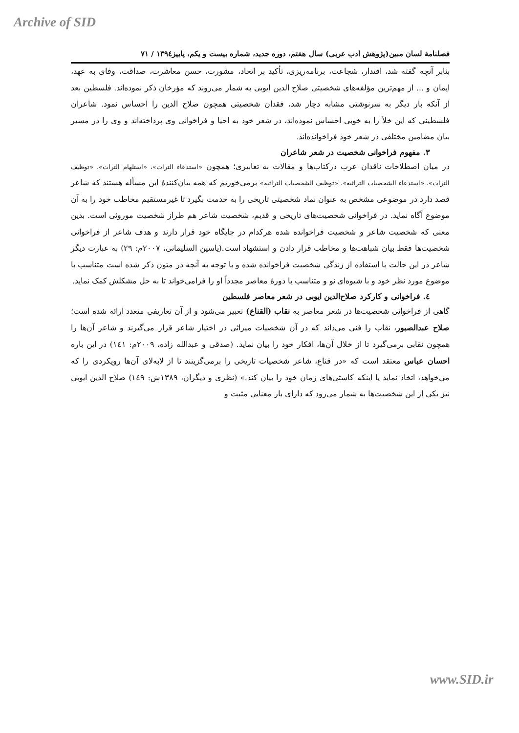Archive of SID
فصلنامۀ لسان مبین(پژوهش ادب عربی) سال هفتم، دوره جدید، شماره بیست و یکم، پاییز۱۳۹٤ / ۷۱
بنابر آنچه گفته شد، اقتدار، شجاعت، برنامه‌ریزی، تأکید بر اتحاد، مشورت، حسن معاشرت، صداقت، وفای به عهد، ایمان و ... از مهم‌ترین مؤلفه‌های شخصیتی صلاح الدین ایوبی به شمار می‌روند که مؤرخان ذکر نموده‌اند. فلسطین بعد از آنکه بار دیگر به سرنوشتی مشابه دچار شد، فقدان شخصیتی همچون صلاح الدین را احساس نمود. شاعران فلسطینی که این خلأ را به خوبی احساس نموده‌اند، در شعر خود به احیا و فراخوانی وی پرداخته‌اند و وی را در مسیر بیان مضامین مختلفی در شعر خود فراخوانده‌اند.
۳. مفهوم فراخوانی شخصیت در شعر شاعران
در میان اصطلاحات ناقدان عرب درکتاب‌ها و مقالات به تعابیری؛ همچون «استدعاء التراث»، «استلهام التراث»، «توظیف التراث»، «استدعاء الشخصیات التراثیة»، «توظیف الشخصیات التراثیة» برمی‌خوریم که همه بیان‌کنندۀ این مسأله هستند که شاعر قصد دارد در موضوعی مشخص به عنوان نماد شخصیتی تاریخی را به خدمت بگیرد تا غیرمستقیم مخاطب خود را به آن موضوع آگاه نماید. در فراخوانی شخصیت‌های تاریخی و قدیم، شخصیت شاعر هم طراز شخصیت موروثی است. بدین معنی که شخصیت شاعر و شخصیت فراخوانده شده هرکدام در جایگاه خود قرار دارند و هدف شاعر از فراخوانی شخصیت‌ها فقط بیان شباهت‌ها و مخاطب قرار دادن و استشهاد است.(یاسین السلیمانی، ۲۰۰۷م: ۲۹) به عبارت دیگر شاعر در این حالت با استفاده از زندگی شخصیت فراخوانده شده و با توجه به آنچه در متون ذکر شده است متناسب با موضوع مورد نظر خود و با شیوه‌ای نو و متناسب با دورۀ معاصر مجدداً او را فرامی‌خواند تا به حل مشکلش کمک نماید.
٤. فراخوانی و کارکرد صلاح‌الدین ایوبی در شعر معاصر فلسطین
گاهی از فراخوانی شخصیت‌ها در شعر معاصر به نقاب (القناع) تعبیر می‌شود و از آن تعاریفی متعدد ارائه شده است؛ صلاح عبدالصبور، نقاب را فنی می‌داند که در آن شخصیات میراثی در اختیار شاعر قرار می‌گیرند و شاعر آن‌ها را همچون نقابی برمی‌گیرد تا از خلال آن‌ها، افکار خود را بیان نماید. (صدقی و عبدالله زاده، ۲۰۰۹م: ۱٤۱) در این باره احسان عباس معتقد است که «در قناع، شاعر شخصیات تاریخی را برمی‌گزینند تا از لابه‌لای آن‌ها رویکردی را که می‌خواهد، اتخاذ نماید یا اینکه کاستی‌های زمان خود را بیان کند.» (نظری و دیگران، ۱۳۸۹ش: ۱٤۹) صلاح الدین ایوبی نیز یکی از این شخصیت‌ها به شمار می‌رود که دارای بار معنایی مثبت و
www.SID.ir